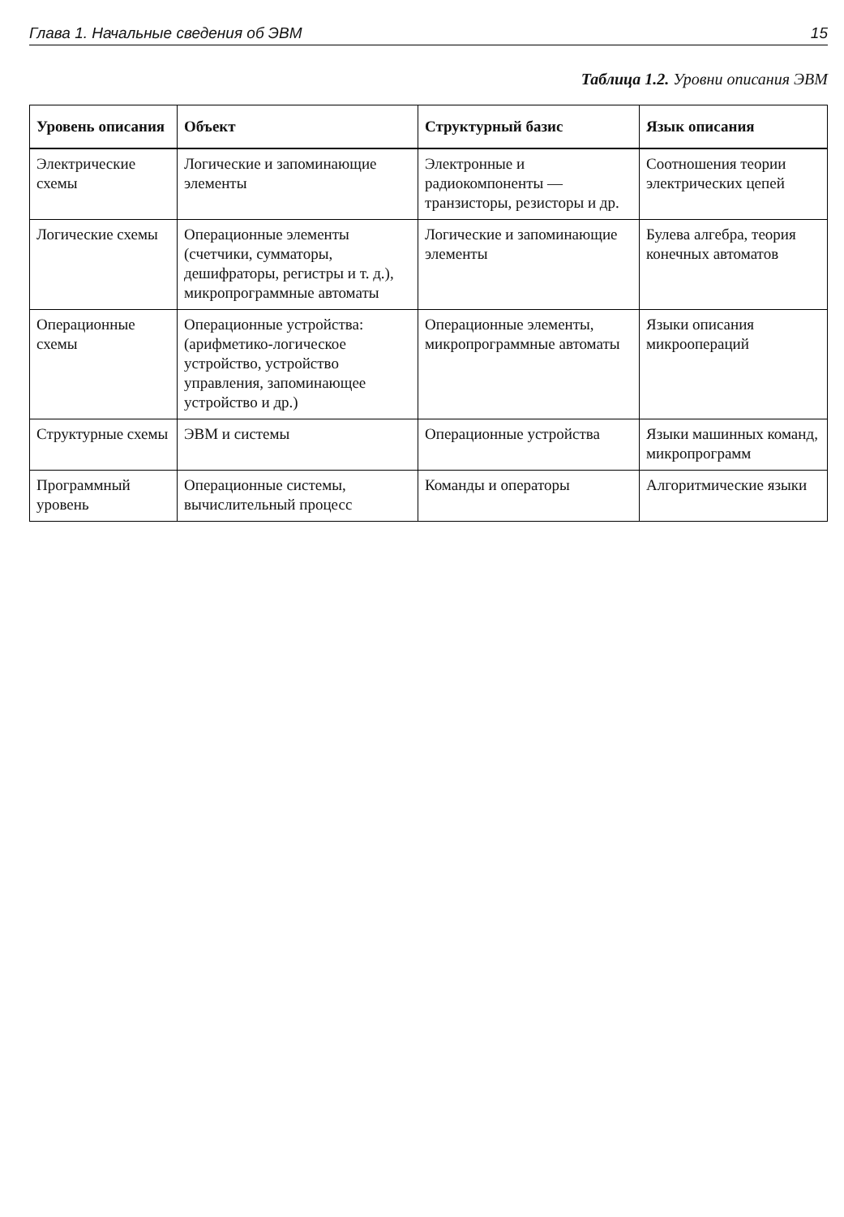Глава 1. Начальные сведения об ЭВМ 15
Таблица 1.2. Уровни описания ЭВМ
| Уровень описания | Объект | Структурный базис | Язык описания |
| --- | --- | --- | --- |
| Электрические схемы | Логические и запоминающие элементы | Электронные и радиокомпоненты — транзисторы, резисторы и др. | Соотношения теории электрических цепей |
| Логические схемы | Операционные элементы (счетчики, сумматоры, дешифраторы, регистры и т. д.), микропрограммные автоматы | Логические и запоминающие элементы | Булева алгебра, теория конечных автоматов |
| Операционные схемы | Операционные устройства: (арифметико-логическое устройство, устройство управления, запоминающее устройство и др.) | Операционные элементы, микропрограммные автоматы | Языки описания микроопераций |
| Структурные схемы | ЭВМ и системы | Операционные устройства | Языки машинных команд, микропрограмм |
| Программный уровень | Операционные системы, вычислительный процесс | Команды и операторы | Алгоритмические языки |